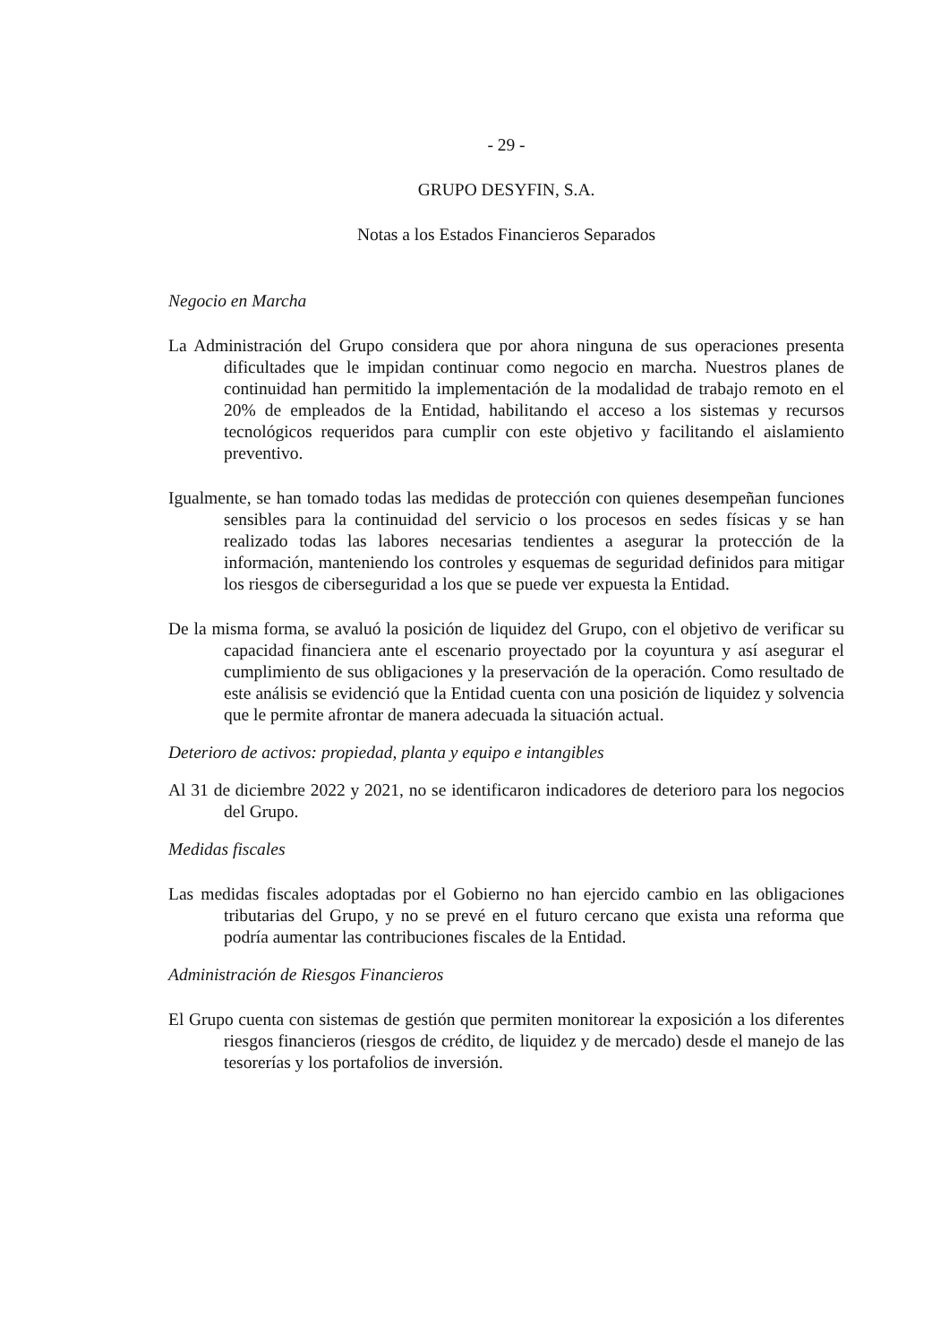- 29 -
GRUPO DESYFIN, S.A.
Notas a los Estados Financieros Separados
Negocio en Marcha
La Administración del Grupo considera que por ahora ninguna de sus operaciones presenta dificultades que le impidan continuar como negocio en marcha. Nuestros planes de continuidad han permitido la implementación de la modalidad de trabajo remoto en el 20% de empleados de la Entidad, habilitando el acceso a los sistemas y recursos tecnológicos requeridos para cumplir con este objetivo y facilitando el aislamiento preventivo.
Igualmente, se han tomado todas las medidas de protección con quienes desempeñan funciones sensibles para la continuidad del servicio o los procesos en sedes físicas y se han realizado todas las labores necesarias tendientes a asegurar la protección de la información, manteniendo los controles y esquemas de seguridad definidos para mitigar los riesgos de ciberseguridad a los que se puede ver expuesta la Entidad.
De la misma forma, se avaluó la posición de liquidez del Grupo, con el objetivo de verificar su capacidad financiera ante el escenario proyectado por la coyuntura y así asegurar el cumplimiento de sus obligaciones y la preservación de la operación. Como resultado de este análisis se evidenció que la Entidad cuenta con una posición de liquidez y solvencia que le permite afrontar de manera adecuada la situación actual.
Deterioro de activos: propiedad, planta y equipo e intangibles
Al 31 de diciembre 2022 y 2021, no se identificaron indicadores de deterioro para los negocios del Grupo.
Medidas fiscales
Las medidas fiscales adoptadas por el Gobierno no han ejercido cambio en las obligaciones tributarias del Grupo, y no se prevé en el futuro cercano que exista una reforma que podría aumentar las contribuciones fiscales de la Entidad.
Administración de Riesgos Financieros
El Grupo cuenta con sistemas de gestión que permiten monitorear la exposición a los diferentes riesgos financieros (riesgos de crédito, de liquidez y de mercado) desde el manejo de las tesorerías y los portafolios de inversión.